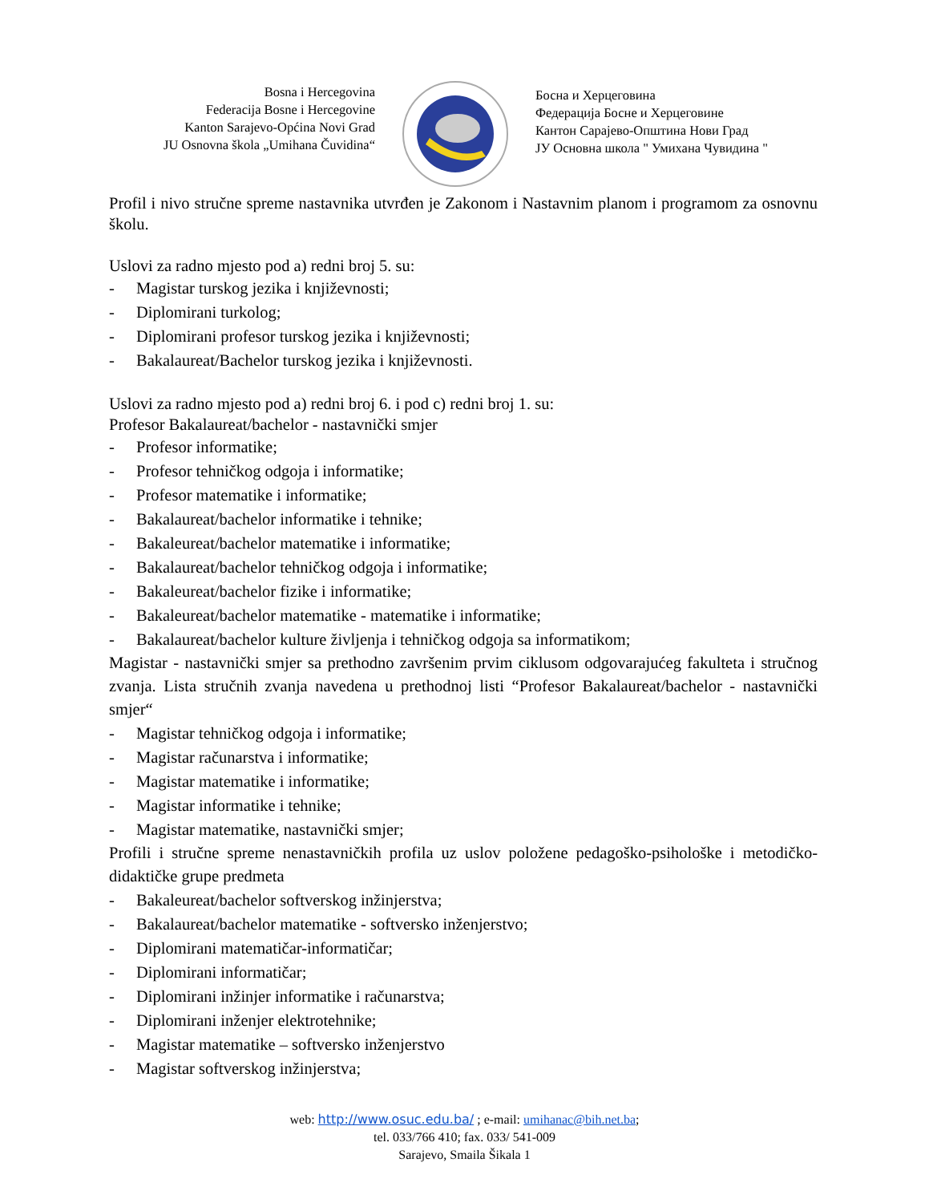Bosna i Hercegovina
Federacija Bosne i Hercegovine
Kanton Sarajevo-Općina Novi Grad
JU Osnovna škola „Umihana Čuvidina“
Босна и Херцеговина
Федерација Босне и Херцеговине
Кантон Сарајево-Општина Нови Град
ЈУ Основна школа " Умихана Чувидина "
Profil i nivo stručne spreme nastavnika utvrđen je Zakonom i Nastavnim planom i programom za osnovnu školu.
Uslovi za radno mjesto pod a) redni broj 5. su:
- Magistar turskog jezika i književnosti;
- Diplomirani turkolog;
- Diplomirani profesor turskog jezika i književnosti;
- Bakalaureat/Bachelor turskog jezika i književnosti.
Uslovi za radno mjesto pod a) redni broj 6. i pod c) redni broj 1. su:
Profesor Bakalaureat/bachelor - nastavnički smjer
- Profesor informatike;
- Profesor tehničkog odgoja i informatike;
- Profesor matematike i informatike;
- Bakalaureat/bachelor informatike i tehnike;
- Bakaleureat/bachelor matematike i informatike;
- Bakalaureat/bachelor tehničkog odgoja i informatike;
- Bakaleureat/bachelor fizike i informatike;
- Bakaleureat/bachelor matematike - matematike i informatike;
- Bakalaureat/bachelor kulture življenja i tehničkog odgoja sa informatikom;
Magistar - nastavnički smjer sa prethodno završenim prvim ciklusom odgovarajućeg fakulteta i stručnog zvanja. Lista stručnih zvanja navedena u prethodnoj listi “Profesor Bakalaureat/bachelor - nastavnički smjer“
- Magistar tehničkog odgoja i informatike;
- Magistar računarstva i informatike;
- Magistar matematike i informatike;
- Magistar informatike i tehnike;
- Magistar matematike, nastavnički smjer;
Profili i stručne spreme nenastavničkih profila uz uslov položene pedagoško-psihološke i metodičko-didaktičke grupe predmeta
- Bakaleureat/bachelor softverskog inžinjerstva;
- Bakalaureat/bachelor matematike - softversko inženjerstvo;
- Diplomirani matematičar-informatičar;
- Diplomirani informatičar;
- Diplomirani inžinjer informatike i računarstva;
- Diplomirani inženjer elektrotehnike;
- Magistar matematike – softversko inženjerstvo
- Magistar softverskog inžinjerstva;
web: http://www.osuc.edu.ba/ ; e-mail: umihanac@bih.net.ba;
tel. 033/766 410; fax. 033/ 541-009
Sarajevo, Smaila Šikala 1